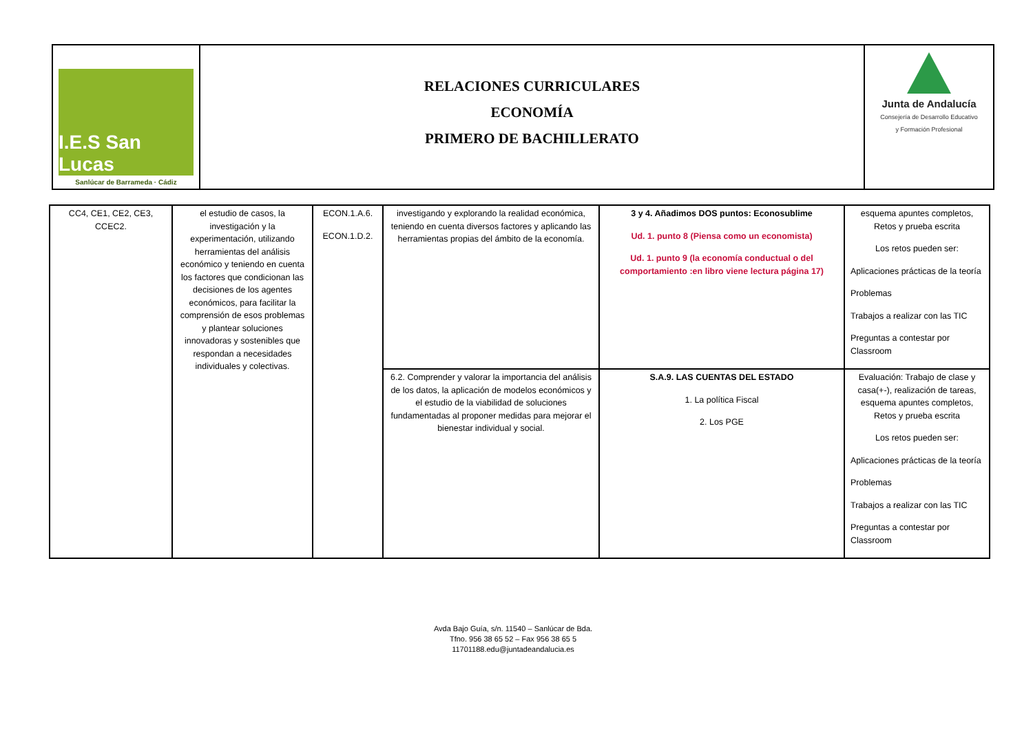I.E.S San Lucas
Sanlúcar de Barrameda · Cádiz
RELACIONES CURRICULARES
ECONOMÍA
PRIMERO DE BACHILLERATO
Junta de Andalucía
Consejería de Desarrollo Educativo
y Formación Profesional
| CC4, CE1, CE2, CE3, CCEC2. | el estudio de casos, la investigación y la experimentación, utilizando herramientas del análisis económico y teniendo en cuenta los factores que condicionan las decisiones de los agentes económicos, para facilitar la comprensión de esos problemas y plantear soluciones innovadoras y sostenibles que respondan a necesidades individuales y colectivas. | ECON.1.A.6. ECON.1.D.2. | investigando y explorando la realidad económica, teniendo en cuenta diversos factores y aplicando las herramientas propias del ámbito de la economía. | 3 y 4. Añadimos DOS puntos: Econosublime Ud. 1. punto 8 (Piensa como un economista) Ud. 1. punto 9 (la economía conductual o del comportamiento :en libro viene lectura página 17) | esquema apuntes completos, Retos y prueba escrita Los retos pueden ser: Aplicaciones prácticas de la teoría Problemas Trabajos a realizar con las TIC Preguntas a contestar por Classroom |
| | | | 6.2. Comprender y valorar la importancia del análisis de los datos, la aplicación de modelos económicos y el estudio de la viabilidad de soluciones fundamentadas al proponer medidas para mejorar el bienestar individual y social. | S.A.9. LAS CUENTAS DEL ESTADO 1. La política Fiscal 2. Los PGE | Evaluación: Trabajo de clase y casa(+-), realización de tareas, esquema apuntes completos, Retos y prueba escrita Los retos pueden ser: Aplicaciones prácticas de la teoría Problemas Trabajos a realizar con las TIC Preguntas a contestar por Classroom |
Avda Bajo Guía, s/n. 11540 – Sanlúcar de Bda.
Tfno. 956 38 65 52 – Fax 956 38 65 5
11701188.edu@juntadeandalucia.es